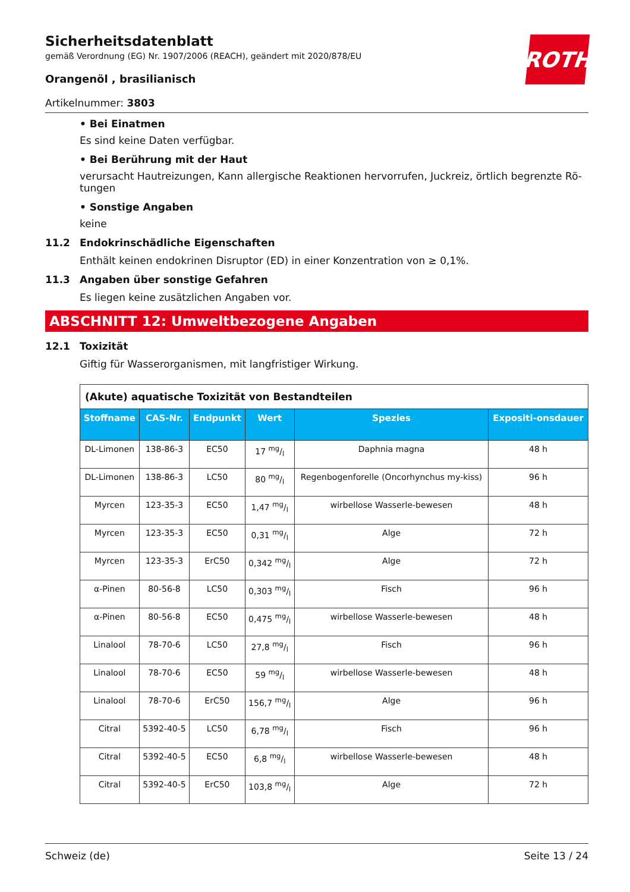ROTH
Sicherheitsdatenblatt
gemäß Verordnung (EG) Nr. 1907/2006 (REACH), geändert mit 2020/878/EU
Orangenöl , brasilianisch
Artikelnummer: 3803
• Bei Einatmen
Es sind keine Daten verfügbar.
• Bei Berührung mit der Haut
verursacht Hautreizungen, Kann allergische Reaktionen hervorrufen, Juckreiz, örtlich begrenzte Rö-tungen
• Sonstige Angaben
keine
11.2 Endokrinschädliche Eigenschaften
Enthält keinen endokrinen Disruptor (ED) in einer Konzentration von ≥ 0,1%.
11.3 Angaben über sonstige Gefahren
Es liegen keine zusätzlichen Angaben vor.
ABSCHNITT 12: Umweltbezogene Angaben
12.1 Toxizität
Giftig für Wasserorganismen, mit langfristiger Wirkung.
| (Akute) aquatische Toxizität von Bestandteilen | | | | | |
| Stoffname | CAS-Nr. | Endpunkt | Wert | Spezies | Expositi-onsdauer |
| DL-Limonen | 138-86-3 | EC50 | 17 mg/l | Daphnia magna | 48 h |
| DL-Limonen | 138-86-3 | LC50 | 80 mg/l | Regenbogenforelle (Oncorhynchus my-kiss) | 96 h |
| Myrcen | 123-35-3 | EC50 | 1,47 mg/l | wirbellose Wasserle-bewesen | 48 h |
| Myrcen | 123-35-3 | EC50 | 0,31 mg/l | Alge | 72 h |
| Myrcen | 123-35-3 | ErC50 | 0,342 mg/l | Alge | 72 h |
| α-Pinen | 80-56-8 | LC50 | 0,303 mg/l | Fisch | 96 h |
| α-Pinen | 80-56-8 | EC50 | 0,475 mg/l | wirbellose Wasserle-bewesen | 48 h |
| Linalool | 78-70-6 | LC50 | 27,8 mg/l | Fisch | 96 h |
| Linalool | 78-70-6 | EC50 | 59 mg/l | wirbellose Wasserle-bewesen | 48 h |
| Linalool | 78-70-6 | ErC50 | 156,7 mg/l | Alge | 96 h |
| Citral | 5392-40-5 | LC50 | 6,78 mg/l | Fisch | 96 h |
| Citral | 5392-40-5 | EC50 | 6,8 mg/l | wirbellose Wasserle-bewesen | 48 h |
| Citral | 5392-40-5 | ErC50 | 103,8 mg/l | Alge | 72 h |
Schweiz (de) Seite 13 / 24